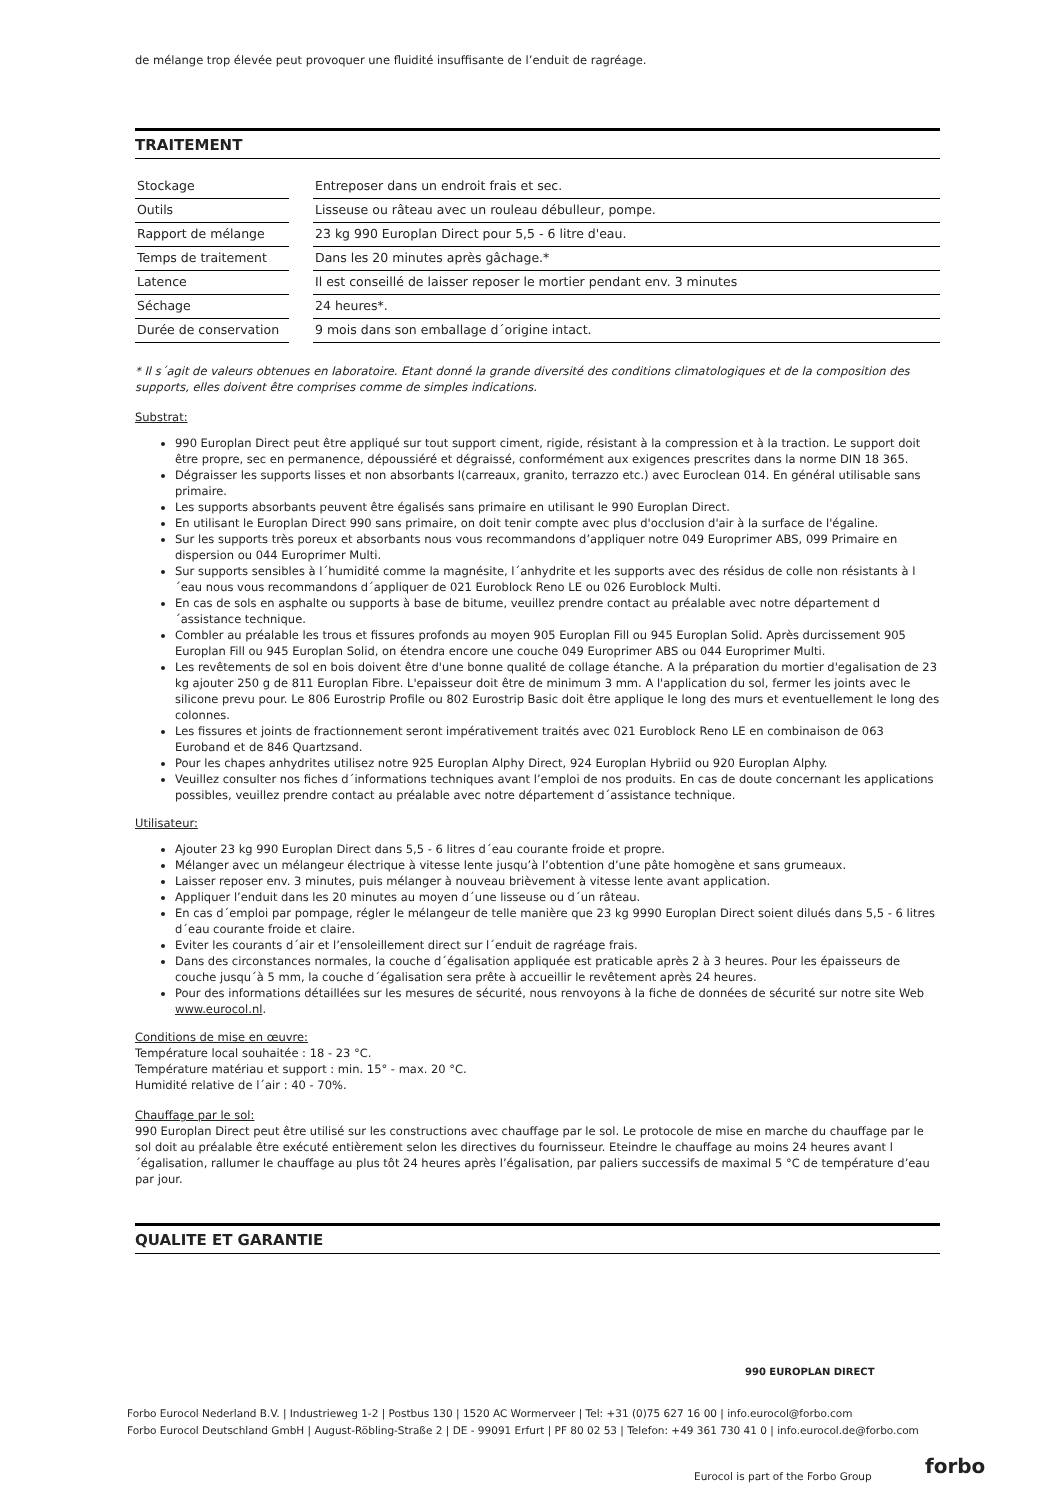de mélange trop élevée peut provoquer une fluidité insuffisante de l’enduit de ragréage.
TRAITEMENT
| Stockage | | Entreposer dans un endroit frais et sec. |
| Outils | | Lisseuse ou râteau avec un rouleau débulleur, pompe. |
| Rapport de mélange | | 23 kg 990 Europlan Direct pour 5,5 - 6 litre d'eau. |
| Temps de traitement | | Dans les 20 minutes après gâchage.* |
| Latence | | Il est conseillé de laisser reposer le mortier pendant env. 3 minutes |
| Séchage | | 24 heures*. |
| Durée de conservation | | 9 mois dans son emballage d´origine intact. |
* Il s´agit de valeurs obtenues en laboratoire. Etant donné la grande diversité des conditions climatologiques et de la composition des supports, elles doivent être comprises comme de simples indications.
Substrat:
990 Europlan Direct peut être appliqué sur tout support ciment, rigide, résistant à la compression et à la traction. Le support doit être propre, sec en permanence, dépoussiéré et dégraissé, conformément aux exigences prescrites dans la norme DIN 18 365.
Dégraisser les supports lisses et non absorbants l(carreaux, granito, terrazzo etc.) avec Euroclean 014. En général utilisable sans primaire.
Les supports absorbants peuvent être égalisés sans primaire en utilisant le 990 Europlan Direct.
En utilisant le Europlan Direct 990 sans primaire, on doit tenir compte avec plus d'occlusion d'air à la surface de l'égaline.
Sur les supports très poreux et absorbants nous vous recommandons d’appliquer notre 049 Europrimer ABS, 099 Primaire en dispersion ou 044 Europrimer Multi.
Sur supports sensibles à l´humidité comme la magnésite, l´anhydrite et les supports avec des résidus de colle non résistants à l´eau nous vous recommandons d´appliquer de 021 Euroblock Reno LE ou 026 Euroblock Multi.
En cas de sols en asphalte ou supports à base de bitume, veuillez prendre contact au préalable avec notre département d´assistance technique.
Combler au préalable les trous et fissures profonds au moyen 905 Europlan Fill ou 945 Europlan Solid. Après durcissement 905 Europlan Fill ou 945 Europlan Solid, on étendra encore une couche 049 Europrimer ABS ou 044 Europrimer Multi.
Les revêtements de sol en bois doivent être d'une bonne qualité de collage étanche. A la préparation du mortier d'egalisation de 23 kg ajouter 250 g de 811 Europlan Fibre. L'epaisseur doit être de minimum 3 mm. A l'application du sol, fermer les joints avec le silicone prevu pour. Le 806 Eurostrip Profile ou 802 Eurostrip Basic doit être applique le long des murs et eventuellement le long des colonnes.
Les fissures et joints de fractionnement seront impérativement traités avec 021 Euroblock Reno LE en combinaison de 063 Euroband et de 846 Quartzsand.
Pour les chapes anhydrites utilisez notre 925 Europlan Alphy Direct, 924 Europlan Hybriid ou 920 Europlan Alphy.
Veuillez consulter nos fiches d´informations techniques avant l’emploi de nos produits. En cas de doute concernant les applications possibles, veuillez prendre contact au préalable avec notre département d´assistance technique.
Utilisateur:
Ajouter 23 kg 990 Europlan Direct dans 5,5 - 6 litres d´eau courante froide et propre.
Mélanger avec un mélangeur électrique à vitesse lente jusqu’à l’obtention d’une pâte homogène et sans grumeaux.
Laisser reposer env. 3 minutes, puis mélanger à nouveau brièvement à vitesse lente avant application.
Appliquer l’enduit dans les 20 minutes au moyen d´une lisseuse ou d´un râteau.
En cas d´emploi par pompage, régler le mélangeur de telle manière que 23 kg 9990 Europlan Direct soient dilués dans 5,5 - 6 litres d´eau courante froide et claire.
Eviter les courants d´air et l’ensoleillement direct sur l´enduit de ragréage frais.
Dans des circonstances normales, la couche d´égalisation appliquée est praticable après 2 à 3 heures. Pour les épaisseurs de couche jusqu´à 5 mm, la couche d´égalisation sera prête à accueillir le revêtement après 24 heures.
Pour des informations détaillées sur les mesures de sécurité, nous renvoyons à la fiche de données de sécurité sur notre site Web www.eurocol.nl.
Conditions de mise en œuvre:
Température local souhaitée : 18 - 23 °C.
Température matériau et support : min. 15° - max. 20 °C.
Humidité relative de l´air : 40 - 70%.
Chauffage par le sol:
990 Europlan Direct peut être utilisé sur les constructions avec chauffage par le sol. Le protocole de mise en marche du chauffage par le sol doit au préalable être exécuté entièrement selon les directives du fournisseur. Eteindre le chauffage au moins 24 heures avant l´égalisation, rallumer le chauffage au plus tôt 24 heures après l’égalisation, par paliers successifs de maximal 5 °C de température d’eau par jour.
QUALITE ET GARANTIE
990 EUROPLAN DIRECT
Forbo Eurocol Nederland B.V. | Industrieweg 1-2 | Postbus 130 | 1520 AC Wormerveer | Tel: +31 (0)75 627 16 00 | info.eurocol@forbo.com
Forbo Eurocol Deutschland GmbH | August-Röbling-Straße 2 | DE - 99091 Erfurt | PF 80 02 53 | Telefon: +49 361 730 41 0 | info.eurocol.de@forbo.com
Eurocol is part of the Forbo Group
forbo